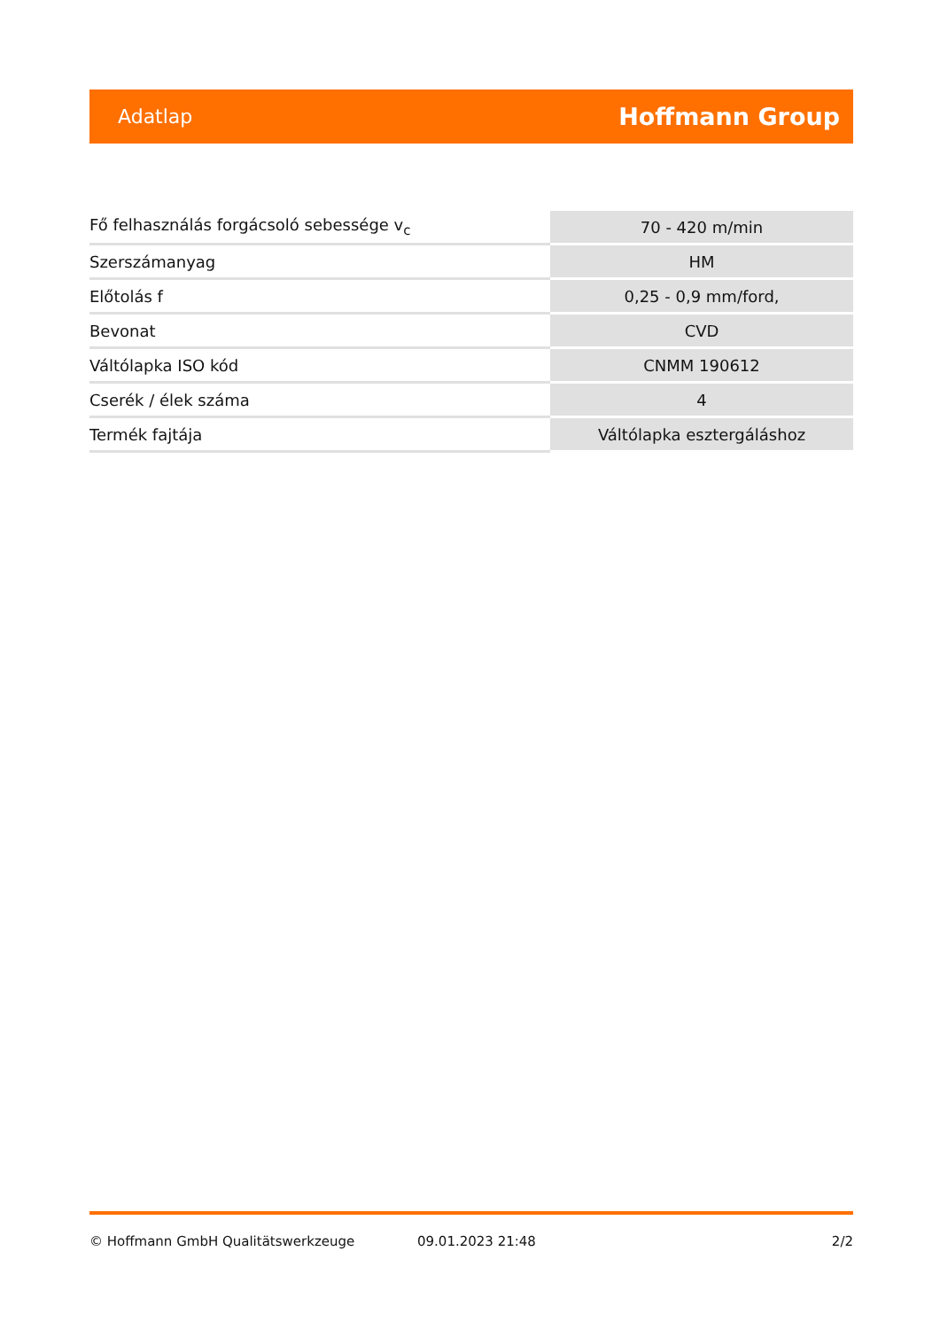Adatlap Hoffmann Group
| Fő felhasználás forgácsoló sebessége v<sub>c</sub> | 70 - 420 m/min |
| Szerszámanyag | HM |
| Előtolás f | 0,25 - 0,9 mm/ford, |
| Bevonat | CVD |
| Váltólapka ISO kód | CNMM 190612 |
| Cserék / élek száma | 4 |
| Termék fajtája | Váltólapka esztergáláshoz |
© Hoffmann GmbH Qualitätswerkzeuge 09.01.2023 21:48 2/2